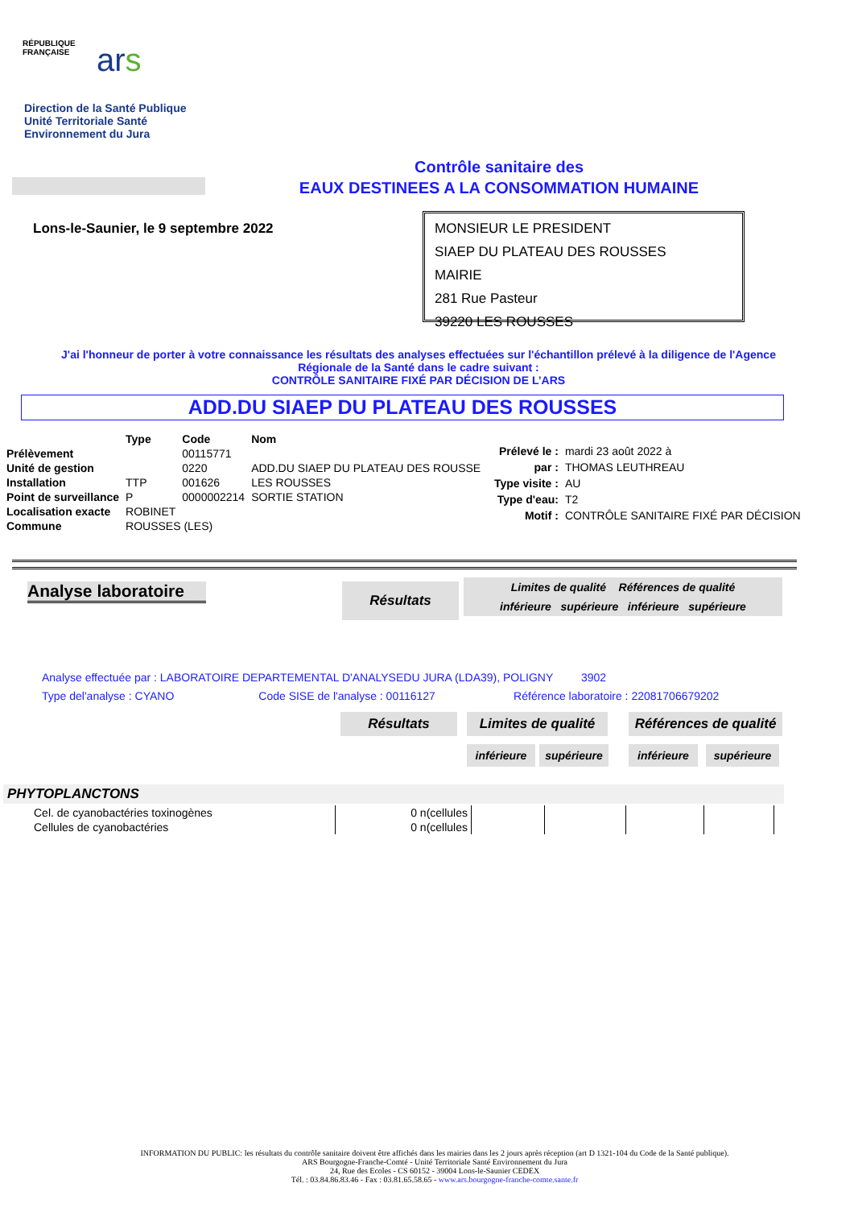RÉPUBLIQUE
FRANÇAISE
ars
Direction de la Santé Publique
Unité Territoriale Santé
Environnement du Jura
Contrôle sanitaire des
EAUX DESTINEES A LA CONSOMMATION HUMAINE
Lons-le-Saunier, le 9 septembre 2022
MONSIEUR LE PRESIDENT
SIAEP DU PLATEAU DES ROUSSES
MAIRIE
281 Rue Pasteur
39220 LES ROUSSES
J'ai l'honneur de porter à votre connaissance les résultats des analyses effectuées sur l'échantillon prélevé à la diligence de l'Agence Régionale de la Santé dans le cadre suivant :
CONTRÔLE SANITAIRE FIXÉ PAR DÉCISION DE L’ARS
ADD.DU SIAEP DU PLATEAU DES ROUSSES
| | Type | Code | Nom |
| Prélèvement | | 00115771 | |
| Unité de gestion | | 0220 | ADD.DU SIAEP DU PLATEAU DES ROUSSE |
| Installation | TTP | 001626 | LES ROUSSES |
| Point de surveillance | P | 0000002214 | SORTIE STATION |
| Localisation exacte | ROBINET | | |
| Commune | ROUSSES (LES) | | |
| Prélevé le : | mardi 23 août 2022 à |
| par : | THOMAS LEUTHREAU |
| Type visite : | AU |
| Type d'eau: | T2 |
| Motif : | CONTRÔLE SANITAIRE FIXÉ PAR DÉCISION |
Analyse laboratoire
Résultats
Limites de qualité Références de qualité
inférieure supérieure inférieure supérieure
Analyse effectuée par : LABORATOIRE DEPARTEMENTAL D'ANALYSEDU JURA (LDA39), POLIGNY 3902
Type del'analyse : CYANO Code SISE de l'analyse : 00116127 Référence laboratoire : 22081706679202
Résultats
Limites de qualité
Références de qualité
inférieure supérieure inférieure supérieure
PHYTOPLANCTONS
| Cel. de cyanobactéries toxinogènes | 0 n(cellules | | | | |
| Cellules de cyanobactéries | 0 n(cellules | | | | |
INFORMATION DU PUBLIC: les résultats du contrôle sanitaire doivent être affichés dans les mairies dans les 2 jours après réception (art D 1321-104 du Code de la Santé publique).
ARS Bourgogne-Franche-Comté - Unité Territoriale Santé Environnement du Jura
24, Rue des Ecoles - CS 60152 - 39004 Lons-le-Saunier CEDEX
Tél. : 03.84.86.83.46 - Fax : 03.81.65.58.65 - www.ars.bourgogne-franche-comte.sante.fr